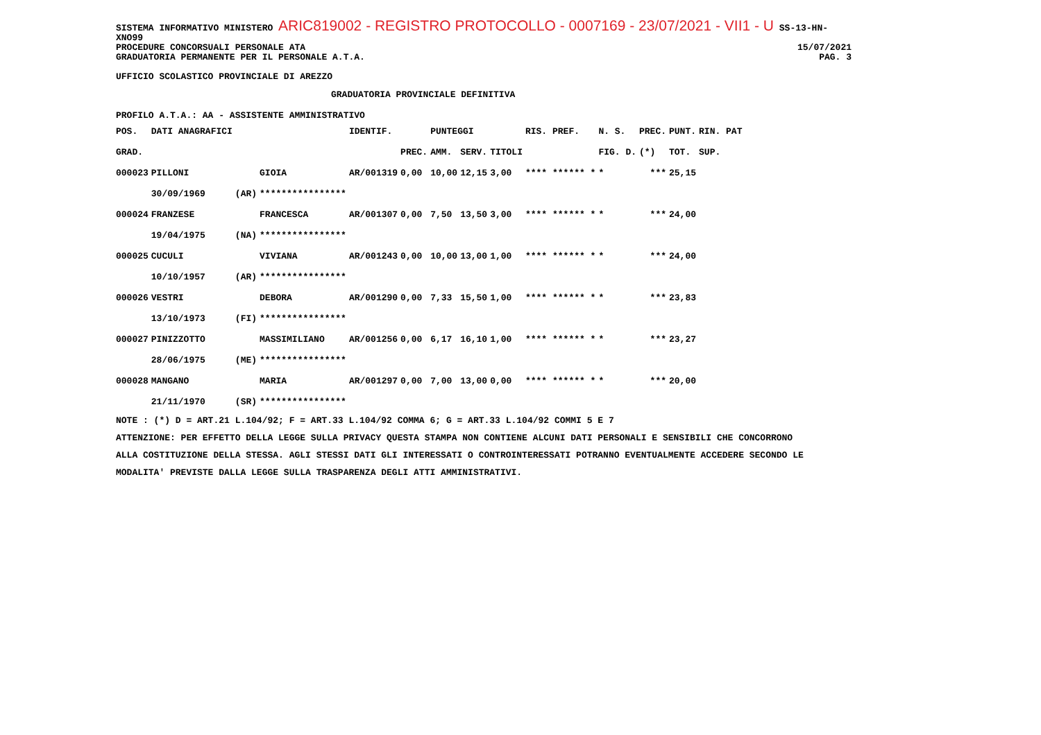SISTEMA INFORMATIVO MINISTERO ARIC819002 - REGISTRO PROTOCOLLO - 0007169 - 23/07/2021 - VII1 - U SS-13-HN-XNO99
PROCEDURE CONCORSUALI PERSONALE ATA 15/07/2021
GRADUATORIA PERMANENTE PER IL PERSONALE A.T.A. PAG. 3
UFFICIO SCOLASTICO PROVINCIALE DI AREZZO
GRADUATORIA PROVINCIALE DEFINITIVA
PROFILO A.T.A.: AA - ASSISTENTE AMMINISTRATIVO
| POS. | DATI ANAGRAFICI | | | IDENTIF. | | PUNTEGGI | | | RIS. PREF. | N. S. | PREC. | PUNT. | RIN. PAT |
| --- | --- | --- | --- | --- | --- | --- | --- | --- | --- | --- | --- | --- | --- |
| GRAD. | | | | | PREC. | AMM. | SERV. | TITOLI | | FIG. D. | (*) | TOT. | SUP. |
| 000023 | PILLONI | | GIOIA | AR/001319 | 0,00 | 10,00 | 12,15 | 3,00 | **** ****** * | * | *** | 25,15 | |
| | 30/09/1969 | (AR) | **************** | | | | | | | | | | |
| 000024 | FRANZESE | | FRANCESCA | AR/001307 | 0,00 | 7,50 | 13,50 | 3,00 | **** ****** * | * | *** | 24,00 | |
| | 19/04/1975 | (NA) | **************** | | | | | | | | | | |
| 000025 | CUCULI | | VIVIANA | AR/001243 | 0,00 | 10,00 | 13,00 | 1,00 | **** ****** * | * | *** | 24,00 | |
| | 10/10/1957 | (AR) | **************** | | | | | | | | | | |
| 000026 | VESTRI | | DEBORA | AR/001290 | 0,00 | 7,33 | 15,50 | 1,00 | **** ****** * | * | *** | 23,83 | |
| | 13/10/1973 | (FI) | **************** | | | | | | | | | | |
| 000027 | PINIZZOTTO | | MASSIMILIANO | AR/001256 | 0,00 | 6,17 | 16,10 | 1,00 | **** ****** * | * | *** | 23,27 | |
| | 28/06/1975 | (ME) | **************** | | | | | | | | | | |
| 000028 | MANGANO | | MARIA | AR/001297 | 0,00 | 7,00 | 13,00 | 0,00 | **** ****** * | * | *** | 20,00 | |
| | 21/11/1970 | (SR) | **************** | | | | | | | | | | |
NOTE : (*) D = ART.21 L.104/92; F = ART.33 L.104/92 COMMA 6; G = ART.33 L.104/92 COMMI 5 E 7
ATTENZIONE: PER EFFETTO DELLA LEGGE SULLA PRIVACY QUESTA STAMPA NON CONTIENE ALCUNI DATI PERSONALI E SENSIBILI CHE CONCORRONO
ALLA COSTITUZIONE DELLA STESSA. AGLI STESSI DATI GLI INTERESSATI O CONTROINTERESSATI POTRANNO EVENTUALMENTE ACCEDERE SECONDO LE
MODALITA' PREVISTE DALLA LEGGE SULLA TRASPARENZA DEGLI ATTI AMMINISTRATIVI.